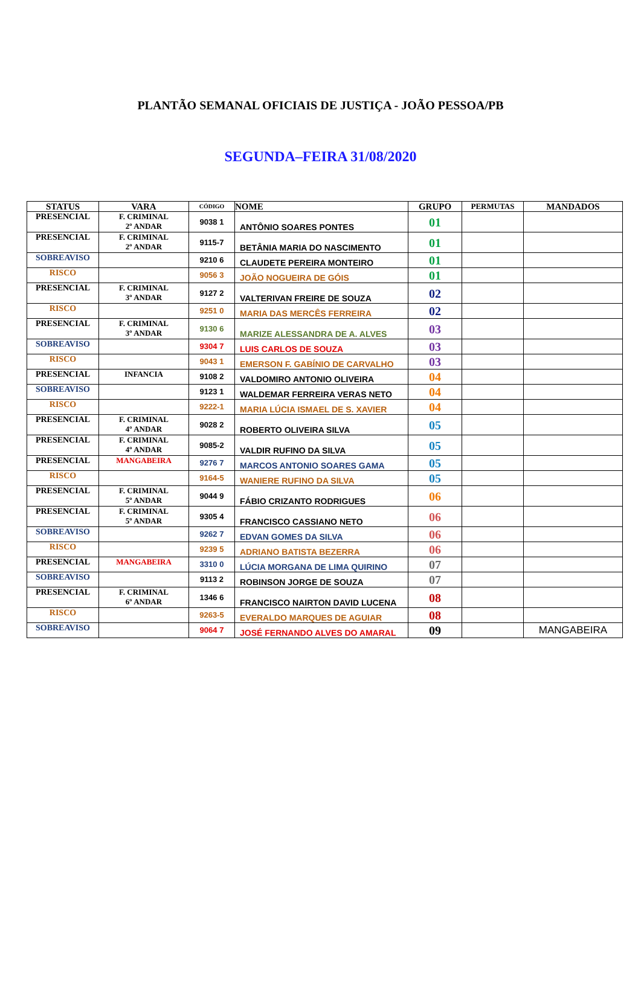PLANTÃO SEMANAL OFICIAIS DE JUSTIÇA - JOÃO PESSOA/PB
SEGUNDA–FEIRA 31/08/2020
| STATUS | VARA | CÓDIGO | NOME | GRUPO | PERMUTAS | MANDADOS |
| --- | --- | --- | --- | --- | --- | --- |
| PRESENCIAL | F. CRIMINAL 2º ANDAR | 9038 1 | ANTÔNIO SOARES PONTES | 01 | | |
| PRESENCIAL | F. CRIMINAL 2º ANDAR | 9115-7 | BETÂNIA MARIA DO NASCIMENTO | 01 | | |
| SOBREAVISO | | 9210 6 | CLAUDETE PEREIRA MONTEIRO | 01 | | |
| RISCO | | 9056 3 | JOÃO NOGUEIRA DE GÓIS | 01 | | |
| PRESENCIAL | F. CRIMINAL 3º ANDAR | 9127 2 | VALTERIVAN FREIRE DE SOUZA | 02 | | |
| RISCO | | 9251 0 | MARIA DAS MERCÊS FERREIRA | 02 | | |
| PRESENCIAL | F. CRIMINAL 3º ANDAR | 9130 6 | MARIZE ALESSANDRA DE A. ALVES | 03 | | |
| SOBREAVISO | | 9304 7 | LUIS CARLOS DE SOUZA | 03 | | |
| RISCO | | 9043 1 | EMERSON F. GABÍNIO DE CARVALHO | 03 | | |
| PRESENCIAL | INFANCIA | 9108 2 | VALDOMIRO ANTONIO OLIVEIRA | 04 | | |
| SOBREAVISO | | 9123 1 | WALDEMAR FERREIRA VERAS NETO | 04 | | |
| RISCO | | 9222-1 | MARIA LÚCIA ISMAEL DE S. XAVIER | 04 | | |
| PRESENCIAL | F. CRIMINAL 4º ANDAR | 9028 2 | ROBERTO OLIVEIRA SILVA | 05 | | |
| PRESENCIAL | F. CRIMINAL 4º ANDAR | 9085-2 | VALDIR RUFINO DA SILVA | 05 | | |
| PRESENCIAL | MANGABEIRA | 9276 7 | MARCOS ANTONIO SOARES GAMA | 05 | | |
| RISCO | | 9164-5 | WANIERE RUFINO DA SILVA | 05 | | |
| PRESENCIAL | F. CRIMINAL 5º ANDAR | 9044 9 | FÁBIO CRIZANTO RODRIGUES | 06 | | |
| PRESENCIAL | F. CRIMINAL 5º ANDAR | 9305 4 | FRANCISCO CASSIANO NETO | 06 | | |
| SOBREAVISO | | 9262 7 | EDVAN GOMES DA SILVA | 06 | | |
| RISCO | | 9239 5 | ADRIANO BATISTA BEZERRA | 06 | | |
| PRESENCIAL | MANGABEIRA | 3310 0 | LÚCIA MORGANA DE LIMA QUIRINO | 07 | | |
| SOBREAVISO | | 9113 2 | ROBINSON JORGE DE SOUZA | 07 | | |
| PRESENCIAL | F. CRIMINAL 6º ANDAR | 1346 6 | FRANCISCO NAIRTON DAVID LUCENA | 08 | | |
| RISCO | | 9263-5 | EVERALDO MARQUES DE AGUIAR | 08 | | |
| SOBREAVISO | | 9064 7 | JOSÉ FERNANDO ALVES DO AMARAL | 09 | | MANGABEIRA |